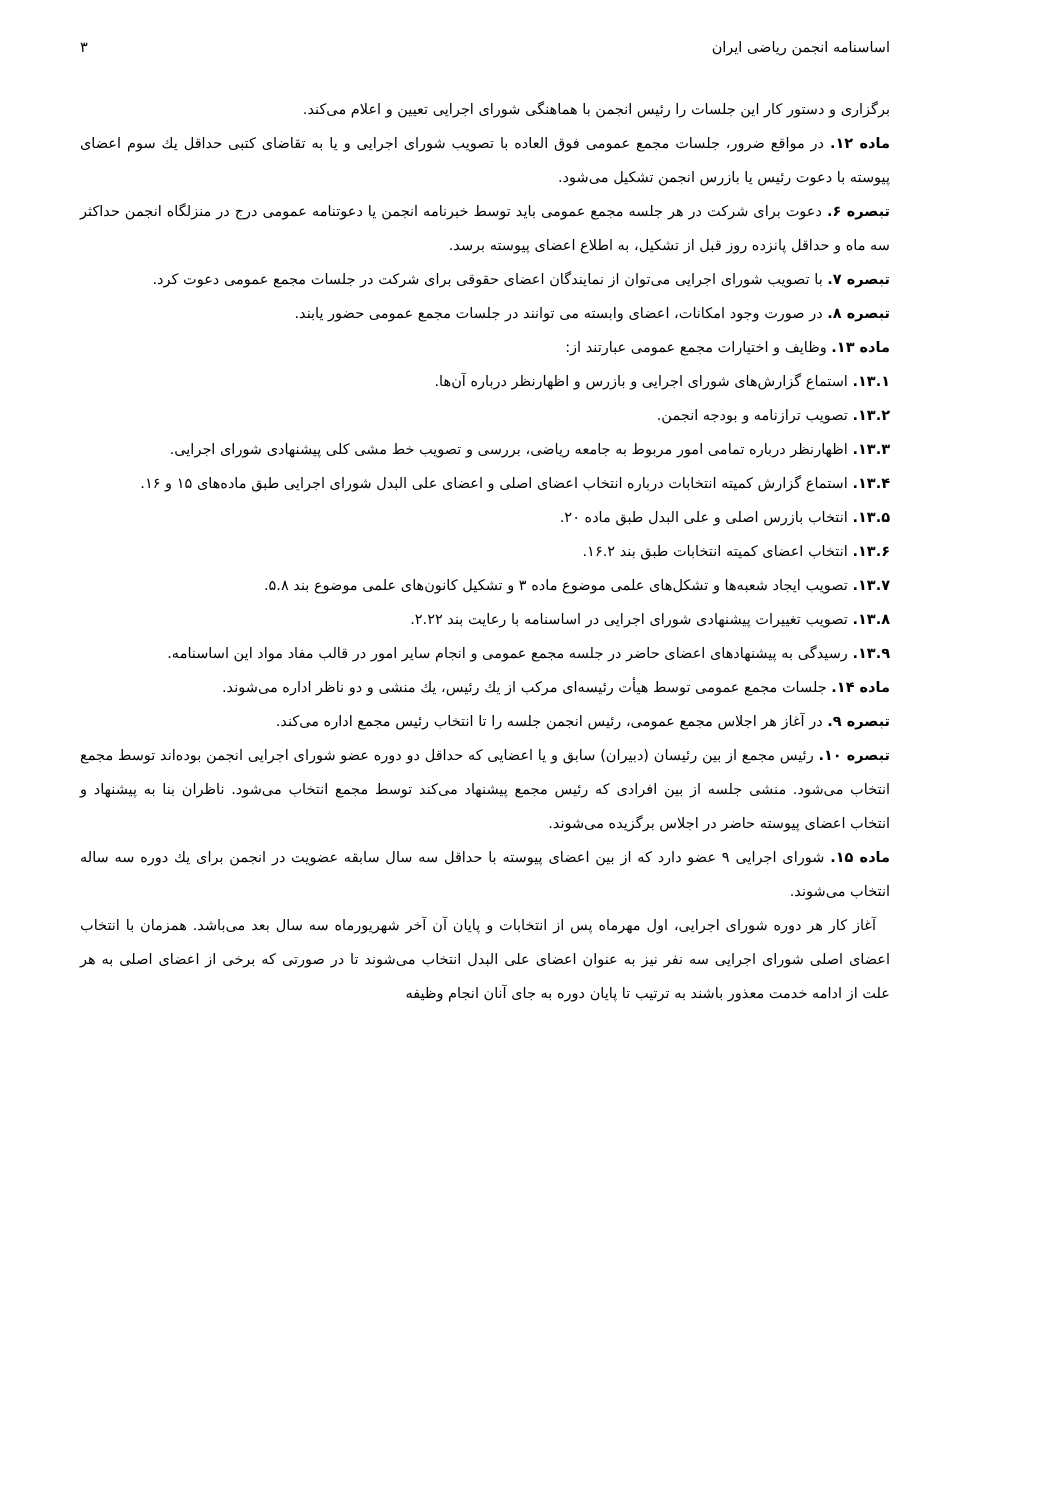اساسنامه انجمن ریاضی ایران ۳
برگزاری و دستور کار این جلسات را رئیس انجمن با هماهنگی شورای اجرایی تعیین و اعلام می‌کند.
ماده ۱۲. در مواقع ضرور، جلسات مجمع عمومی فوق العاده با تصویب شورای اجرایی و یا به تقاضای کتبی حداقل یك سوم اعضای پیوسته با دعوت رئیس یا بازرس انجمن تشکیل می‌شود.
تبصره ۶. دعوت برای شرکت در هر جلسه مجمع عمومی باید توسط خبرنامه انجمن یا دعوتنامه عمومی درج در منزلگاه انجمن حداکثر سه ماه و حداقل پانزده روز قبل از تشکیل، به اطلاع اعضای پیوسته برسد.
تبصره ۷. با تصویب شورای اجرایی می‌توان از نمایندگان اعضای حقوقی برای شرکت در جلسات مجمع عمومی دعوت کرد.
تبصره ۸. در صورت وجود امکانات، اعضای وابسته می توانند در جلسات مجمع عمومی حضور یابند.
ماده ۱۳. وظایف و اختیارات مجمع عمومی عبارتند از:
۱۳.۱. استماع گزارش‌های شورای اجرایی و بازرس و اظهارنظر درباره آن‌ها.
۱۳.۲. تصویب ترازنامه و بودجه انجمن.
۱۳.۳. اظهارنظر درباره تمامی امور مربوط به جامعه ریاضی، بررسی و تصویب خط مشی کلی پیشنهادی شورای اجرایی.
۱۳.۴. استماع گزارش کمیته انتخابات درباره انتخاب اعضای اصلی و اعضای علی البدل شورای اجرایی طبق ماده‌های ۱۵ و ۱۶.
۱۳.۵. انتخاب بازرس اصلی و علی البدل طبق ماده ۲۰.
۱۳.۶. انتخاب اعضای کمیته انتخابات طبق بند ۱۶.۲.
۱۳.۷. تصویب ایجاد شعبه‌ها و تشکل‌های علمی موضوع ماده ۳ و تشکیل کانون‌های علمی موضوع بند ۵.۸.
۱۳.۸. تصویب تغییرات پیشنهادی شورای اجرایی در اساسنامه با رعایت بند ۲.۲۲.
۱۳.۹. رسیدگی به پیشنهادهای اعضای حاضر در جلسه مجمع عمومی و انجام سایر امور در قالب مفاد مواد این اساسنامه.
ماده ۱۴. جلسات مجمع عمومی توسط هیأت رئیسه‌ای مرکب از یك رئیس، یك منشی و دو ناظر اداره می‌شوند.
تبصره ۹. در آغاز هر اجلاس مجمع عمومی، رئیس انجمن جلسه را تا انتخاب رئیس مجمع اداره می‌کند.
تبصره ۱۰. رئیس مجمع از بین رئیسان (دبیران) سابق و یا اعضایی که حداقل دو دوره عضو شورای اجرایی انجمن بوده‌اند توسط مجمع انتخاب می‌شود. منشی جلسه از بین افرادی که رئیس مجمع پیشنهاد می‌کند توسط مجمع انتخاب می‌شود. ناظران بنا به پیشنهاد و انتخاب اعضای پیوسته حاضر در اجلاس برگزیده می‌شوند.
ماده ۱۵. شورای اجرایی ۹ عضو دارد که از بین اعضای پیوسته با حداقل سه سال سابقه عضویت در انجمن برای یك دوره سه ساله انتخاب می‌شوند.
آغاز کار هر دوره شورای اجرایی، اول مهرماه پس از انتخابات و پایان آن آخر شهریورماه سه سال بعد می‌باشد. همزمان با انتخاب اعضای اصلی شورای اجرایی سه نفر نیز به عنوان اعضای علی البدل انتخاب می‌شوند تا در صورتی که برخی از اعضای اصلی به هر علت از ادامه خدمت معذور باشند به ترتیب تا پایان دوره به جای آنان انجام وظیفه